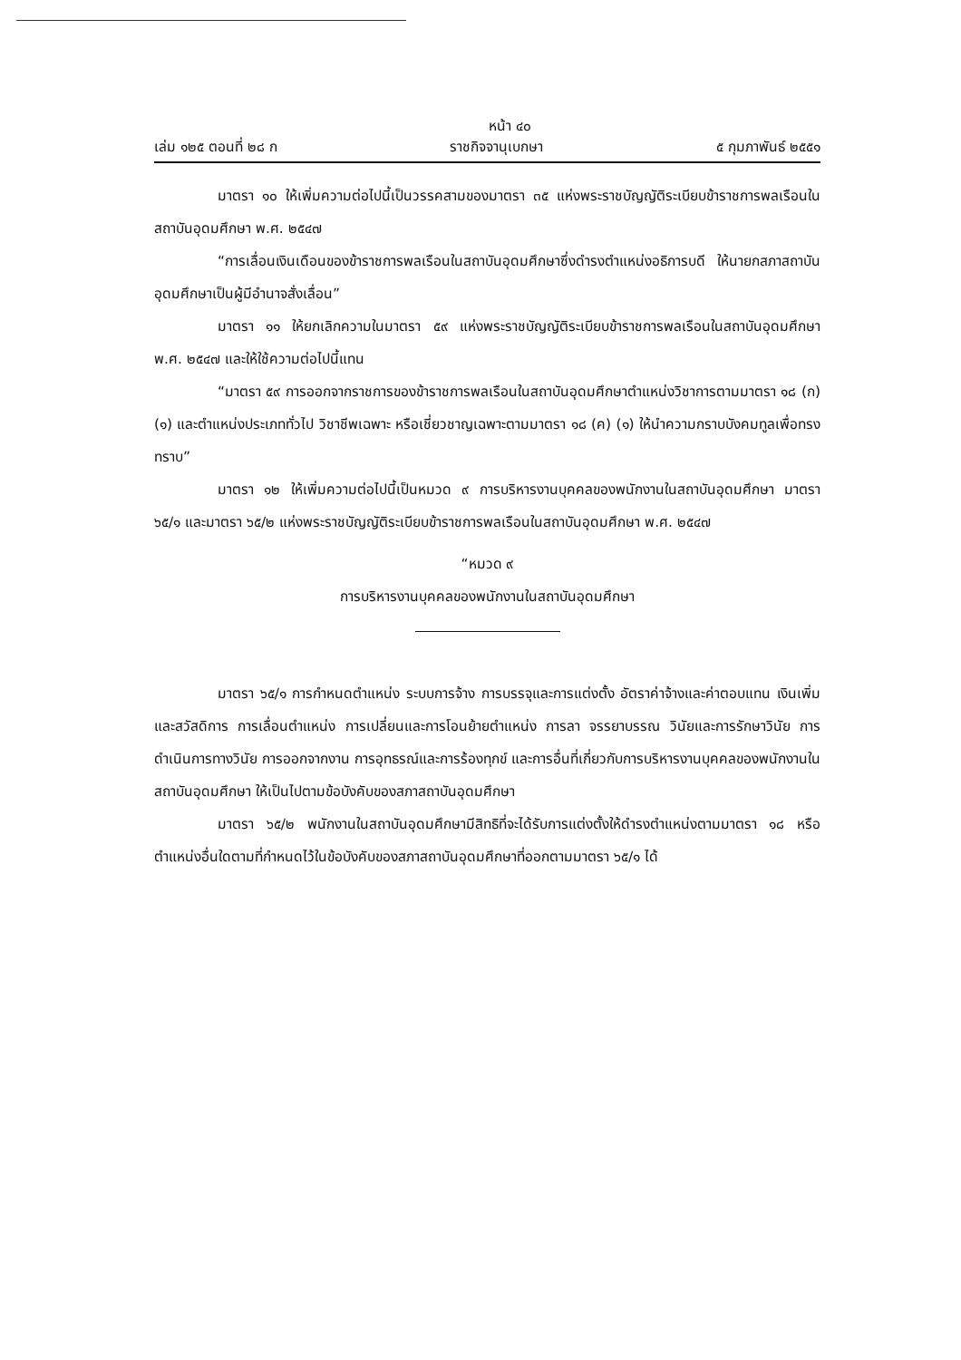หน้า ๔๐
เล่ม ๑๒๕ ตอนที่ ๒๘ ก ราชกิจจานุเบกษา ๕ กุมภาพันธ์ ๒๕๕๑
มาตรา ๑๐ ให้เพิ่มความต่อไปนี้เป็นวรรคสามของมาตรา ๓๕ แห่งพระราชบัญญัติระเบียบข้าราชการพลเรือนในสถาบันอุดมศึกษา พ.ศ. ๒๕๔๗
“การเลื่อนเงินเดือนของข้าราชการพลเรือนในสถาบันอุดมศึกษาซึ่งดำรงตำแหน่งอธิการบดี ให้นายกสภาสถาบันอุดมศึกษาเป็นผู้มีอำนาจสั่งเลื่อน”
มาตรา ๑๑ ให้ยกเลิกความในมาตรา ๕๙ แห่งพระราชบัญญัติระเบียบข้าราชการพลเรือนในสถาบันอุดมศึกษา พ.ศ. ๒๕๔๗ และให้ใช้ความต่อไปนี้แทน
“มาตรา ๕๙ การออกจากราชการของข้าราชการพลเรือนในสถาบันอุดมศึกษาตำแหน่งวิชาการตามมาตรา ๑๘ (ก) (๑) และตำแหน่งประเภททั่วไป วิชาชีพเฉพาะ หรือเชี่ยวชาญเฉพาะตามมาตรา ๑๘ (ค) (๑) ให้นำความกราบบังคมทูลเพื่อทรงทราบ”
มาตรา ๑๒ ให้เพิ่มความต่อไปนี้เป็นหมวด ๙ การบริหารงานบุคคลของพนักงานในสถาบันอุดมศึกษา มาตรา ๖๕/๑ และมาตรา ๖๕/๒ แห่งพระราชบัญญัติระเบียบข้าราชการพลเรือนในสถาบันอุดมศึกษา พ.ศ. ๒๕๔๗
“หมวด ๙
การบริหารงานบุคคลของพนักงานในสถาบันอุดมศึกษา
มาตรา ๖๕/๑ การกำหนดตำแหน่ง ระบบการจ้าง การบรรจุและการแต่งตั้ง อัตราค่าจ้างและค่าตอบแทน เงินเพิ่มและสวัสดิการ การเลื่อนตำแหน่ง การเปลี่ยนและการโอนย้ายตำแหน่ง การลา จรรยาบรรณ วินัยและการรักษาวินัย การดำเนินการทางวินัย การออกจากงาน การอุทธรณ์และการร้องทุกข์ และการอื่นที่เกี่ยวกับการบริหารงานบุคคลของพนักงานในสถาบันอุดมศึกษา ให้เป็นไปตามข้อบังคับของสภาสถาบันอุดมศึกษา
มาตรา ๖๕/๒ พนักงานในสถาบันอุดมศึกษามีสิทธิที่จะได้รับการแต่งตั้งให้ดำรงตำแหน่งตามมาตรา ๑๘ หรือตำแหน่งอื่นใดตามที่กำหนดไว้ในข้อบังคับของสภาสถาบันอุดมศึกษาที่ออกตามมาตรา ๖๕/๑ ได้